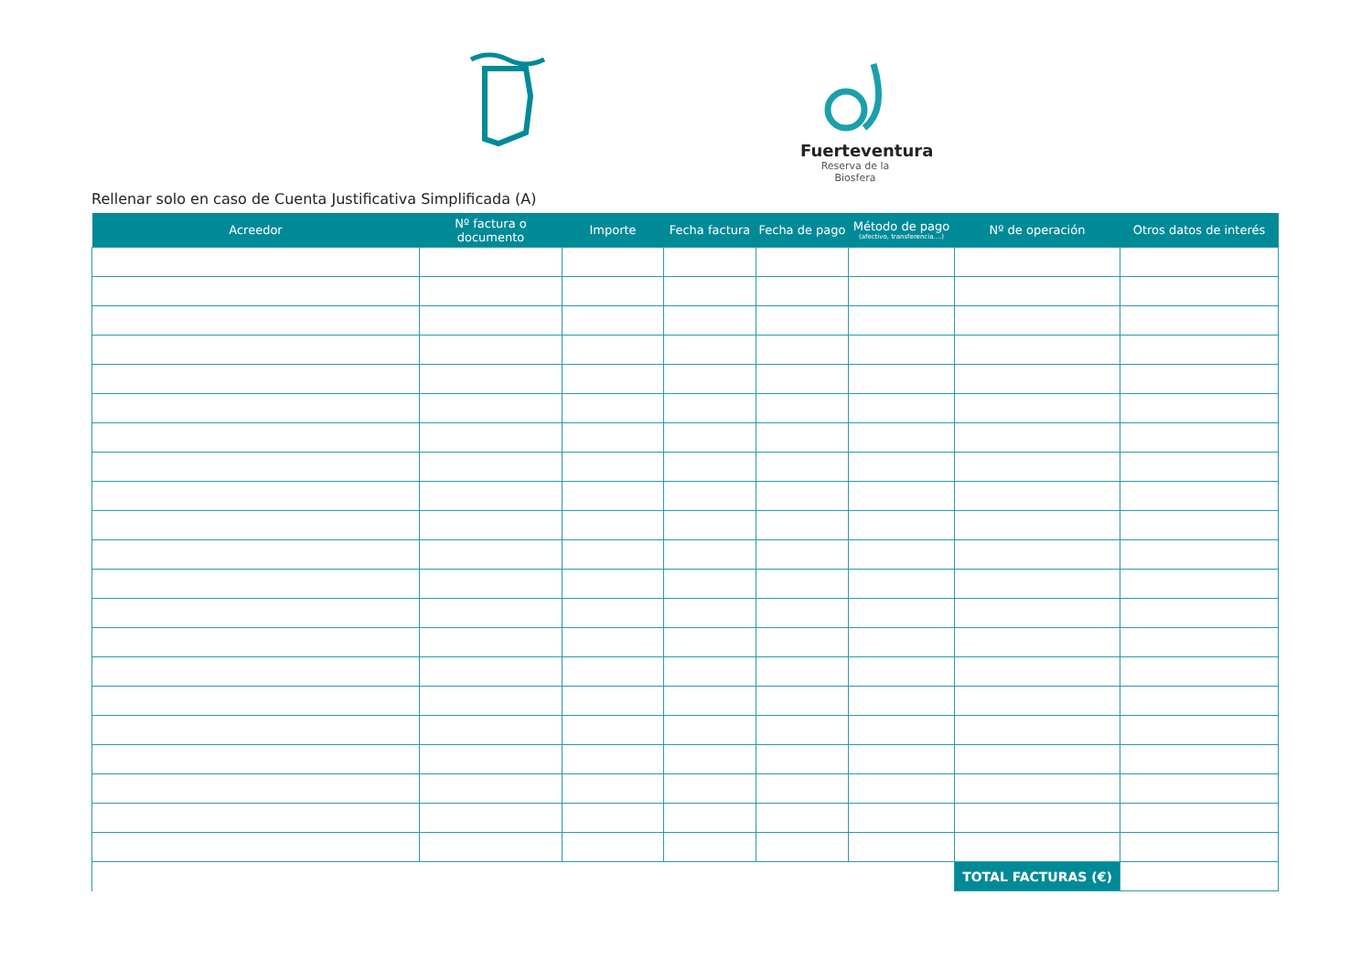Fuerteventura
Reserva de la Biosfera
Rellenar solo en caso de Cuenta Justificativa Simplificada (A)
| Acreedor | Nº factura o documento | Importe | Fecha factura | Fecha de pago | Método de pago (afectivo, transferencia....) | Nº de operación | Otros datos de interés |
| --- | --- | --- | --- | --- | --- | --- | --- |
| | | | | | | TOTAL FACTURAS (€) | |